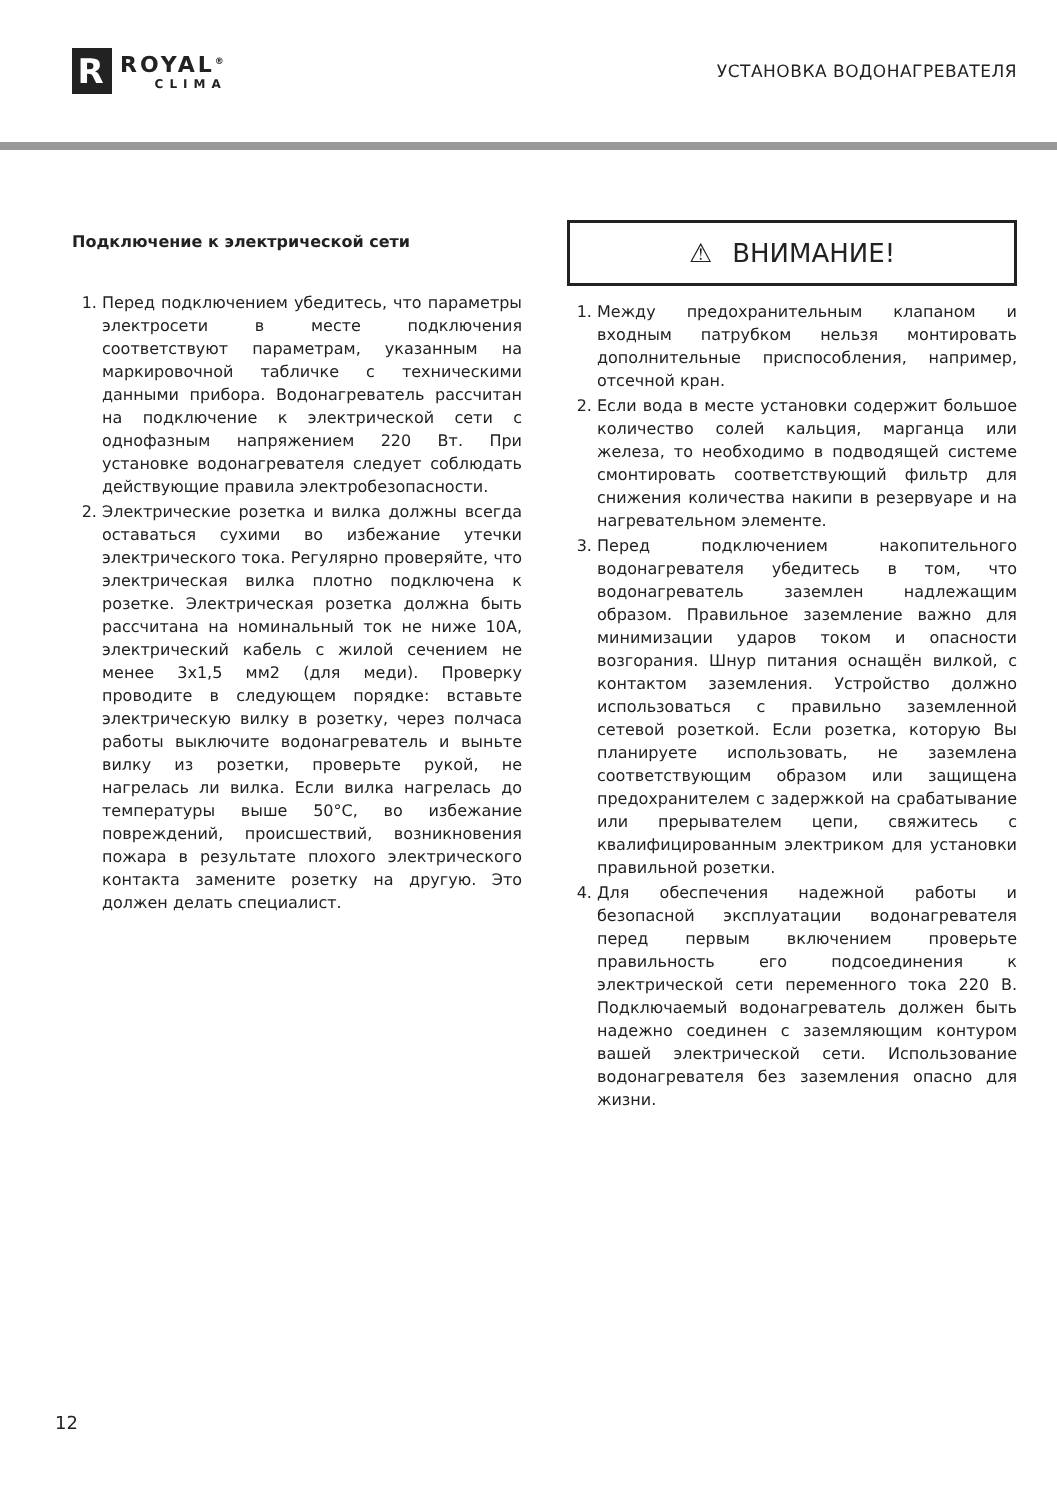R
ROYAL<sup>®</sup>
CLIMA
УСТАНОВКА ВОДОНАГРЕВАТЕЛЯ
Подключение к электрической сети
1. Перед подключением убедитесь, что параметры электросети в месте подключения соответствуют параметрам, указанным на маркировочной табличке с техническими данными прибора. Водонагреватель рассчитан на подключение к электрической сети с однофазным напряжением 220 Вт. При установке водонагревателя следует соблюдать действующие правила электробезопасности.
2. Электрические розетка и вилка должны всегда оставаться сухими во избежание утечки электрического тока. Регулярно проверяйте, что электрическая вилка плотно подключена к розетке. Электрическая розетка должна быть рассчитана на номинальный ток не ниже 10А, электрический кабель с жилой сечением не менее 3х1,5 мм2 (для меди). Проверку проводите в следующем порядке: вставьте электрическую вилку в розетку, через полчаса работы выключите водонагреватель и выньте вилку из розетки, проверьте рукой, не нагрелась ли вилка. Если вилка нагрелась до температуры выше 50°С, во избежание повреждений, происшествий, возникновения пожара в результате плохого электрического контакта замените розетку на другую. Это должен делать специалист.
⚠ ВНИМАНИЕ!
1. Между предохранительным клапаном и входным патрубком нельзя монтировать дополнительные приспособления, например, отсечной кран.
2. Если вода в месте установки содержит большое количество солей кальция, марганца или железа, то необходимо в подводящей системе смонтировать соответствующий фильтр для снижения количества накипи в резервуаре и на нагревательном элементе.
3. Перед подключением накопительного водонагревателя убедитесь в том, что водонагреватель заземлен надлежащим образом. Правильное заземление важно для минимизации ударов током и опасности возгорания. Шнур питания оснащён вилкой, с контактом заземления. Устройство должно использоваться с правильно заземленной сетевой розеткой. Если розетка, которую Вы планируете использовать, не заземлена соответствующим образом или защищена предохранителем с задержкой на срабатывание или прерывателем цепи, свяжитесь с квалифицированным электриком для установки правильной розетки.
4. Для обеспечения надежной работы и безопасной эксплуатации водонагревателя перед первым включением проверьте правильность его подсоединения к электрической сети переменного тока 220 В. Подключаемый водонагреватель должен быть надежно соединен с заземляющим контуром вашей электрической сети. Использование водонагревателя без заземления опасно для жизни.
12